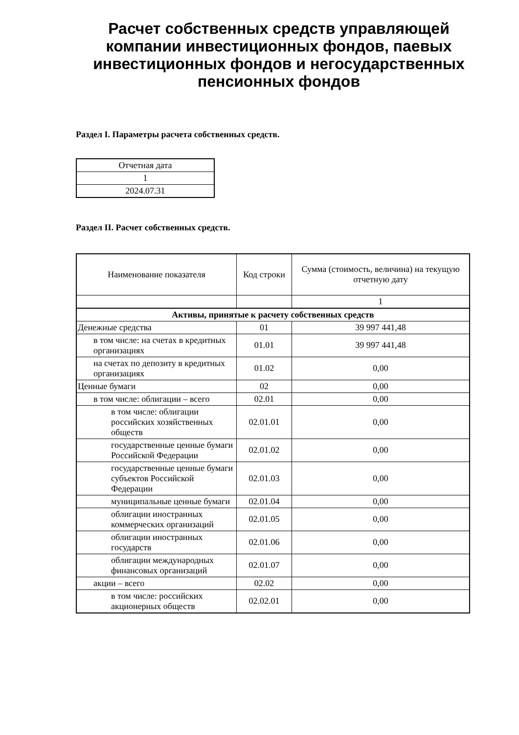Расчет собственных средств управляющей компании инвестиционных фондов, паевых инвестиционных фондов и негосударственных пенсионных фондов
Раздел I. Параметры расчета собственных средств.
| Отчетная дата |
| --- |
| 1 |
| 2024.07.31 |
Раздел II. Расчет собственных средств.
| Наименование показателя | Код строки | Сумма (стоимость, величина) на текущую отчетную дату |
| --- | --- | --- |
| | | 1 |
| Активы, принятые к расчету собственных средств | | |
| Денежные средства | 01 | 39 997 441,48 |
| в том числе: на счетах в кредитных организациях | 01.01 | 39 997 441,48 |
| на счетах по депозиту в кредитных организациях | 01.02 | 0,00 |
| Ценные бумаги | 02 | 0,00 |
| в том числе: облигации – всего | 02.01 | 0,00 |
| в том числе: облигации российских хозяйственных обществ | 02.01.01 | 0,00 |
| государственные ценные бумаги Российской Федерации | 02.01.02 | 0,00 |
| государственные ценные бумаги субъектов Российской Федерации | 02.01.03 | 0,00 |
| муниципальные ценные бумаги | 02.01.04 | 0,00 |
| облигации иностранных коммерческих организаций | 02.01.05 | 0,00 |
| облигации иностранных государств | 02.01.06 | 0,00 |
| облигации международных финансовых организаций | 02.01.07 | 0,00 |
| акции – всего | 02.02 | 0,00 |
| в том числе: российских акционерных обществ | 02.02.01 | 0,00 |